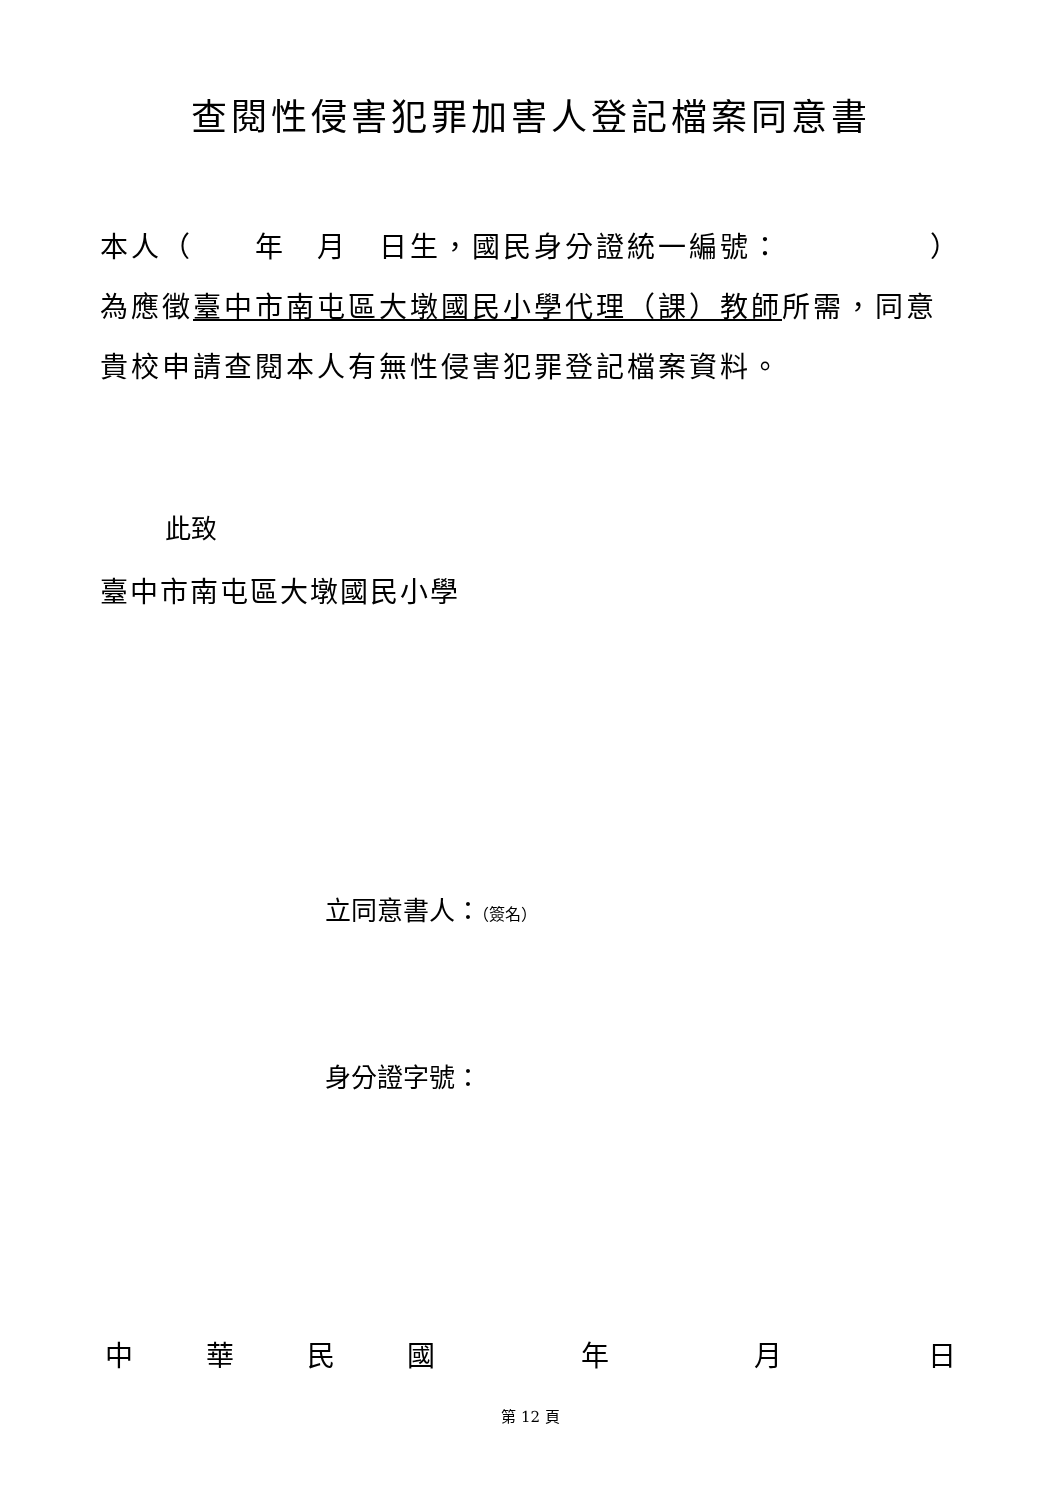查閱性侵害犯罪加害人登記檔案同意書
本人（　　年　月　日生，國民身分證統一編號： ）
為應徵臺中市南屯區大墩國民小學代理（課）教師所需，同意
貴校申請查閱本人有無性侵害犯罪登記檔案資料。
此致
臺中市南屯區大墩國民小學
立同意書人：（簽名）
身分證字號：
中華民國 年 月 日
第 12 頁